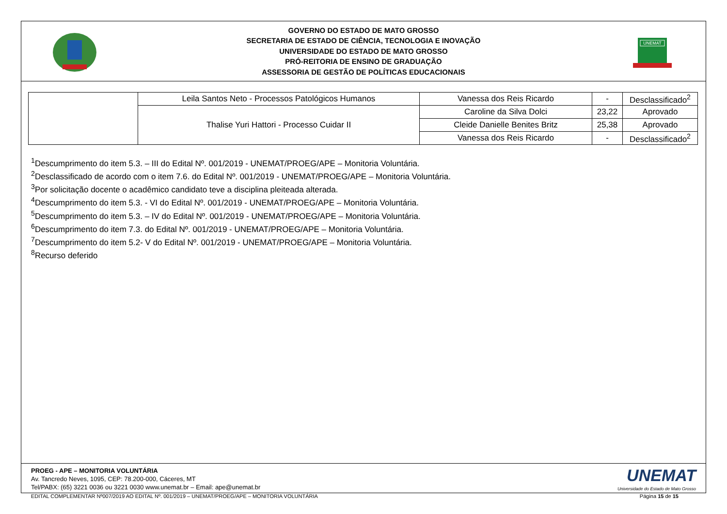GOVERNO DO ESTADO DE MATO GROSSO
SECRETARIA DE ESTADO DE CIÊNCIA, TECNOLOGIA E INOVAÇÃO
UNIVERSIDADE DO ESTADO DE MATO GROSSO
PRÓ-REITORIA DE ENSINO DE GRADUAÇÃO
ASSESSORIA DE GESTÃO DE POLÍTICAS EDUCACIONAIS
UNEMAT
| | Leila Santos Neto - Processos Patológicos Humanos | Vanessa dos Reis Ricardo | - | Desclassificado<sup>2</sup> |
| | Thalise Yuri Hattori - Processo Cuidar II | Caroline da Silva Dolci | 23,22 | Aprovado |
| | | Cleide Danielle Benites Britz | 25,38 | Aprovado |
| | | Vanessa dos Reis Ricardo | - | Desclassificado<sup>2</sup> |
<sup>1</sup> Descumprimento do item 5.3. – III do Edital Nº. 001/2019 - UNEMAT/PROEG/APE – Monitoria Voluntária.
<sup>2</sup> Desclassificado de acordo com o item 7.6. do Edital Nº. 001/2019 - UNEMAT/PROEG/APE – Monitoria Voluntária.
<sup>3</sup> Por solicitação docente o acadêmico candidato teve a disciplina pleiteada alterada.
<sup>4</sup> Descumprimento do item 5.3. - VI do Edital Nº. 001/2019 - UNEMAT/PROEG/APE – Monitoria Voluntária.
<sup>5</sup> Descumprimento do item 5.3. – IV do Edital Nº. 001/2019 - UNEMAT/PROEG/APE – Monitoria Voluntária.
<sup>6</sup> Descumprimento do item 7.3. do Edital Nº. 001/2019 - UNEMAT/PROEG/APE – Monitoria Voluntária.
<sup>7</sup> Descumprimento do item 5.2- V do Edital Nº. 001/2019 - UNEMAT/PROEG/APE – Monitoria Voluntária.
<sup>8</sup> Recurso deferido
PROEG - APE – MONITORIA VOLUNTÁRIA
Av. Tancredo Neves, 1095, CEP: 78.200-000, Cáceres, MT
Tel/PABX: (65) 3221 0036 ou 3221 0030 www.unemat.br – Email: ape@unemat.br
UNEMAT
Universidade do Estado de Mato Grosso
EDITAL COMPLEMENTAR Nº007/2019 AO EDITAL Nº. 001/2019 – UNEMAT/PROEG/APE – MONITORIA VOLUNTÁRIA Página 15 de 15